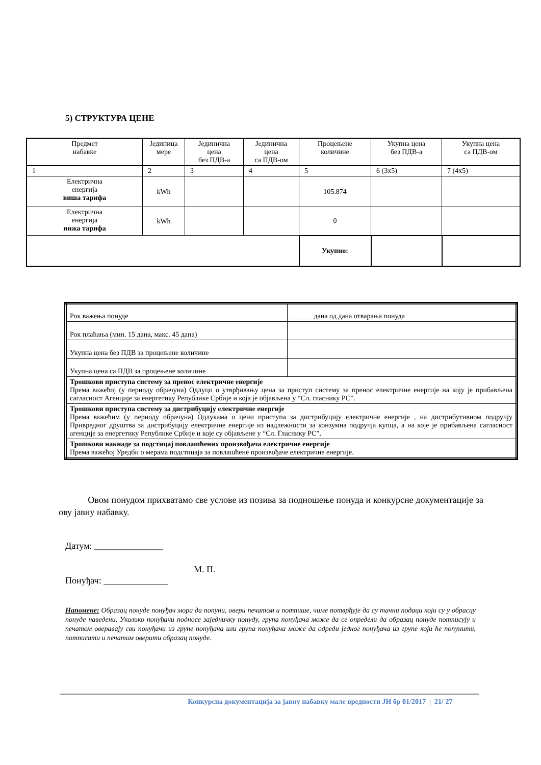5) СТРУКТУРА ЦЕНЕ
| Предмет набавке | Јединица мере | Јединична цена без ПДВ-а | Јединична цена са ПДВ-ом | Процењене количине | Укупна цена без ПДВ-а | Укупна цена са ПДВ-ом |
| 1 | 2 | 3 | 4 | 5 | 6 (3x5) | 7 (4x5) |
| Електрична енергија виша тарифа | kWh | | | 105.874 | | |
| Електрична енергија нижа тарифа | kWh | | | 0 | | |
| | | | | Укупно: | | |
| Рок важења понуде | ______ дана од дана отварања понуда |
| Рок плаћања (мин. 15 дана, макс. 45 дана) | |
| Укупна цена без ПДВ за процењене количине | |
| Укупна цена са ПДВ за процењене количине | |
| Трошкови приступа систему за пренос електричне енергије Према важећој (у периоду обрачуна) Одлуци о утврђивању цена за приступ систему за пренос електричне енергије на коју је прибављена сагласност Агенције за енергетику Републике Србије и која је објављена у “Сл. гласнику РС”. | |
| Трошкови приступа систему за дистрибуцију електричне енергије Према важећим (у периоду обрачуна) Одлукама о цени приступа за дистрибуцију електричне енергије , на дистрибутивном подручју Привредног друштва за дистрибуцију електричне енергије из надлежности за конзумна подручја купца, а на које је прибављена сагласност агенције за енергетику Републике Србије и које су објављене у “Сл. Гласнику РС”. | |
| Трошкови накнаде за подстицај повлашћених произвођача електричне енергије Према важећој Уредби о мерама подстицаја за повлашћене произвођаче електричне енергије. | |
Овом понудом прихватамо све услове из позива за подношење понуда и конкурсне документације за ову јавну набавку.
Датум: _______________
М. П.
Понуђач: ______________
Напомене: Образац понуде понуђач мора да попуни, овери печатом и потпише, чиме потврђује да су тачни подаци који су у обрасцу понуде наведени. Уколико понуђачи подносе заједничку понуду, група понуђача може да се определи да образац понуде потписују и печатом оверавају сви понуђачи из групе понуђача или група понуђача може да одреди једног понуђача из групе који ће попунити, потписати и печатом оверити образац понуде.
Конкурсна документација за јавну набавку мале вредности ЈН бр 01/2017 | 21/ 27